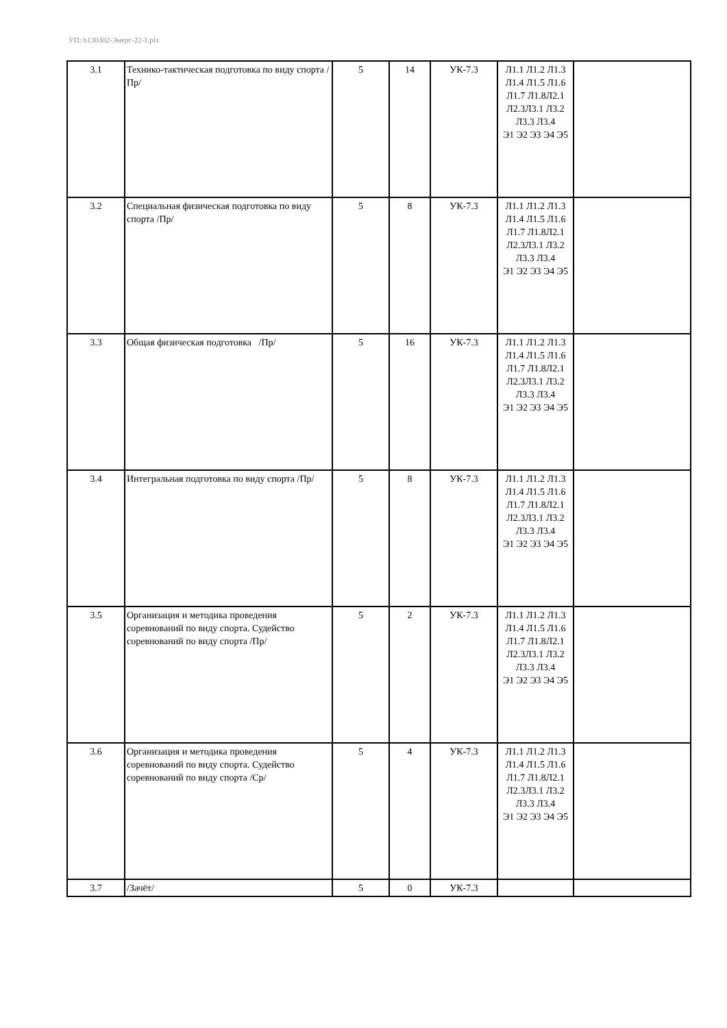УП: b130302-Энерг-22-1.plx
| 3.1 | Технико-тактическая подготовка по виду спорта /Пр/ | 5 | 14 | УК-7.3 | Л1.1 Л1.2 Л1.3 Л1.4 Л1.5 Л1.6 Л1.7 Л1.8Л2.1 Л2.3Л3.1 Л3.2 Л3.3 Л3.4 Э1 Э2 Э3 Э4 Э5 | |
| 3.2 | Специальная физическая подготовка по виду спорта /Пр/ | 5 | 8 | УК-7.3 | Л1.1 Л1.2 Л1.3 Л1.4 Л1.5 Л1.6 Л1.7 Л1.8Л2.1 Л2.3Л3.1 Л3.2 Л3.3 Л3.4 Э1 Э2 Э3 Э4 Э5 | |
| 3.3 | Общая физическая подготовка /Пр/ | 5 | 16 | УК-7.3 | Л1.1 Л1.2 Л1.3 Л1.4 Л1.5 Л1.6 Л1.7 Л1.8Л2.1 Л2.3Л3.1 Л3.2 Л3.3 Л3.4 Э1 Э2 Э3 Э4 Э5 | |
| 3.4 | Интегральная подготовка по виду спорта /Пр/ | 5 | 8 | УК-7.3 | Л1.1 Л1.2 Л1.3 Л1.4 Л1.5 Л1.6 Л1.7 Л1.8Л2.1 Л2.3Л3.1 Л3.2 Л3.3 Л3.4 Э1 Э2 Э3 Э4 Э5 | |
| 3.5 | Организация и методика проведения соревнований по виду спорта. Судейство соревнований по виду спорта /Пр/ | 5 | 2 | УК-7.3 | Л1.1 Л1.2 Л1.3 Л1.4 Л1.5 Л1.6 Л1.7 Л1.8Л2.1 Л2.3Л3.1 Л3.2 Л3.3 Л3.4 Э1 Э2 Э3 Э4 Э5 | |
| 3.6 | Организация и методика проведения соревнований по виду спорта. Судейство соревнований по виду спорта /Ср/ | 5 | 4 | УК-7.3 | Л1.1 Л1.2 Л1.3 Л1.4 Л1.5 Л1.6 Л1.7 Л1.8Л2.1 Л2.3Л3.1 Л3.2 Л3.3 Л3.4 Э1 Э2 Э3 Э4 Э5 | |
| 3.7 | /Зачёт/ | 5 | 0 | УК-7.3 | | |